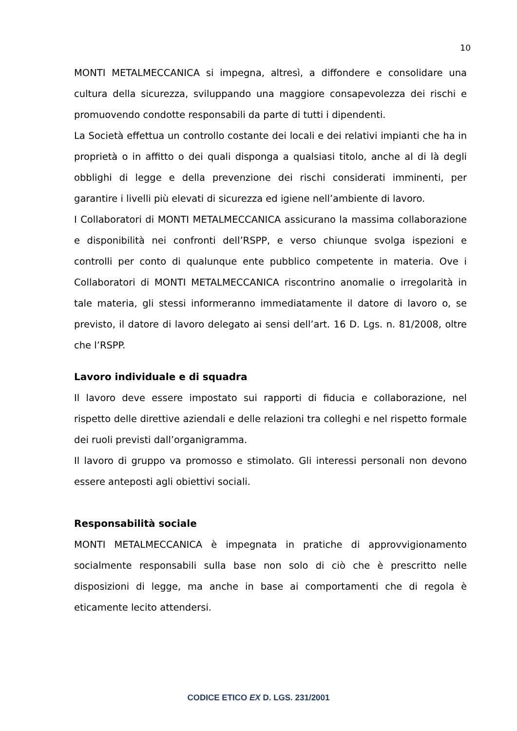10
MONTI METALMECCANICA si impegna, altresì, a diffondere e consolidare una cultura della sicurezza, sviluppando una maggiore consapevolezza dei rischi e promuovendo condotte responsabili da parte di tutti i dipendenti.
La Società effettua un controllo costante dei locali e dei relativi impianti che ha in proprietà o in affitto o dei quali disponga a qualsiasi titolo, anche al di là degli obblighi di legge e della prevenzione dei rischi considerati imminenti, per garantire i livelli più elevati di sicurezza ed igiene nell’ambiente di lavoro.
I Collaboratori di MONTI METALMECCANICA assicurano la massima collaborazione e disponibilità nei confronti dell’RSPP, e verso chiunque svolga ispezioni e controlli per conto di qualunque ente pubblico competente in materia. Ove i Collaboratori di MONTI METALMECCANICA riscontrino anomalie o irregolarità in tale materia, gli stessi informeranno immediatamente il datore di lavoro o, se previsto, il datore di lavoro delegato ai sensi dell’art. 16 D. Lgs. n. 81/2008, oltre che l’RSPP.
Lavoro individuale e di squadra
Il lavoro deve essere impostato sui rapporti di fiducia e collaborazione, nel rispetto delle direttive aziendali e delle relazioni tra colleghi e nel rispetto formale dei ruoli previsti dall’organigramma.
Il lavoro di gruppo va promosso e stimolato. Gli interessi personali non devono essere anteposti agli obiettivi sociali.
Responsabilità sociale
MONTI METALMECCANICA è impegnata in pratiche di approvvigionamento socialmente responsabili sulla base non solo di ciò che è prescritto nelle disposizioni di legge, ma anche in base ai comportamenti che di regola è eticamente lecito attendersi.
CODICE ETICO EX D. LGS. 231/2001